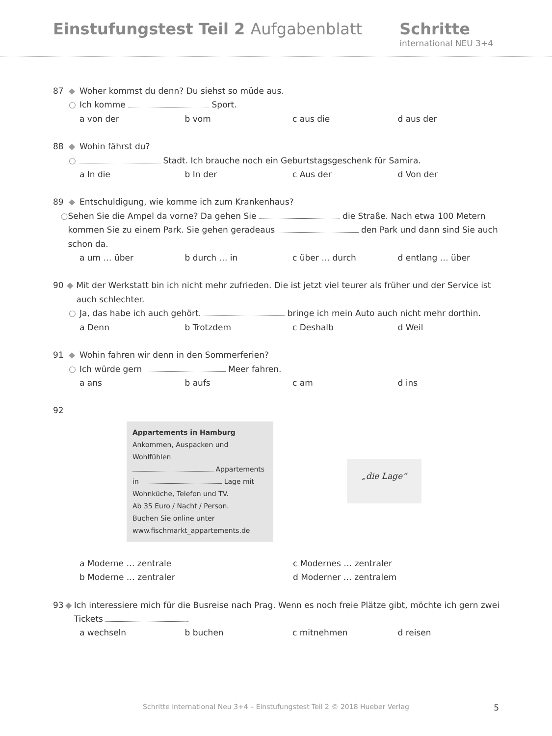Einstufungstest Teil 2 Aufgabenblatt
Schritte
international NEU 3+4
87 ◆ Woher kommst du denn? Du siehst so müde aus.
○ Ich komme Sport.
a von der b vom c aus die d aus der
88 ◆ Wohin fährst du?
○ Stadt. Ich brauche noch ein Geburtstagsgeschenk für Samira.
a In die b In der c Aus der d Von der
89 ◆ Entschuldigung, wie komme ich zum Krankenhaus?
○ Sehen Sie die Ampel da vorne? Da gehen Sie die Straße. Nach etwa 100 Metern kommen Sie zu einem Park. Sie gehen geradeaus den Park und dann sind Sie auch schon da.
a um … über b durch … in c über … durch d entlang … über
90 ◆ Mit der Werkstatt bin ich nicht mehr zufrieden. Die ist jetzt viel teurer als früher und der Service ist auch schlechter.
○ Ja, das habe ich auch gehört. bringe ich mein Auto auch nicht mehr dorthin.
a Denn b Trotzdem c Deshalb d Weil
91 ◆ Wohin fahren wir denn in den Sommerferien?
○ Ich würde gern Meer fahren.
a ans b aufs c am d ins
92
Appartements in Hamburg
Ankommen, Auspacken und Wohlfühlen
Appartements
in Lage mit
Wohnküche, Telefon und TV.
Ab 35 Euro / Nacht / Person.
Buchen Sie online unter
www.fischmarkt_appartements.de
„die Lage“
a Moderne … zentrale c Modernes … zentraler
b Moderne … zentraler d Moderner … zentralem
93 ◆ Ich interessiere mich für die Busreise nach Prag. Wenn es noch freie Plätze gibt, möchte ich gern zwei Tickets .
a wechseln b buchen c mitnehmen d reisen
Schritte international Neu 3+4 – Einstufungstest Teil 2 © 2018 Hueber Verlag 5